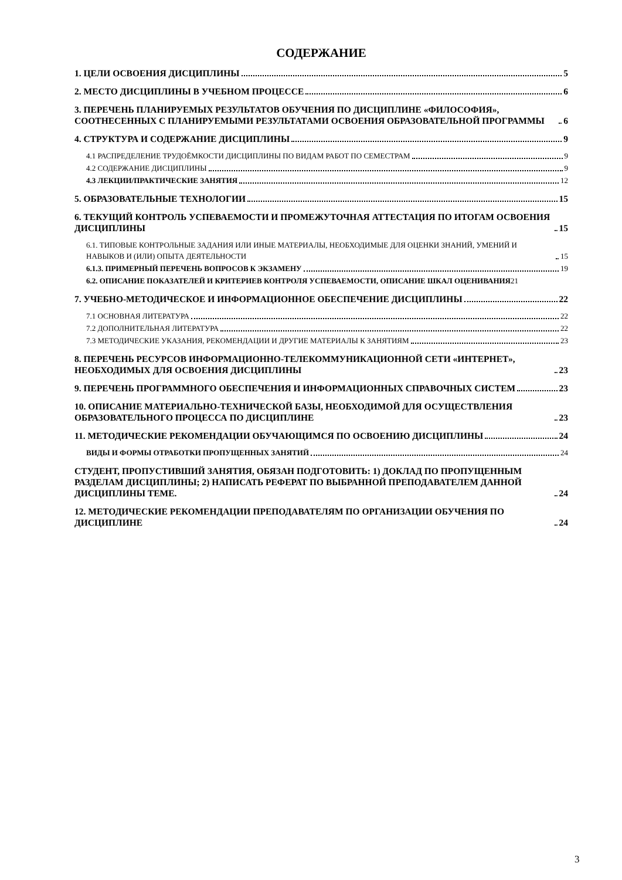СОДЕРЖАНИЕ
1. ЦЕЛИ ОСВОЕНИЯ ДИСЦИПЛИНЫ 5
2. МЕСТО ДИСЦИПЛИНЫ В УЧЕБНОМ ПРОЦЕССЕ 6
3. ПЕРЕЧЕНЬ ПЛАНИРУЕМЫХ РЕЗУЛЬТАТОВ ОБУЧЕНИЯ ПО ДИСЦИПЛИНЕ «ФИЛОСОФИЯ», СООТНЕСЕННЫХ С ПЛАНИРУЕМЫМИ РЕЗУЛЬТАТАМИ ОСВОЕНИЯ ОБРАЗОВАТЕЛЬНОЙ ПРОГРАММЫ 6
4. СТРУКТУРА И СОДЕРЖАНИЕ ДИСЦИПЛИНЫ 9
4.1 РАСПРЕДЕЛЕНИЕ ТРУДОЁМКОСТИ ДИСЦИПЛИНЫ ПО ВИДАМ РАБОТ ПО СЕМЕСТРАМ 9
4.2 СОДЕРЖАНИЕ ДИСЦИПЛИНЫ 9
4.3 ЛЕКЦИИ/ПРАКТИЧЕСКИЕ ЗАНЯТИЯ 12
5. ОБРАЗОВАТЕЛЬНЫЕ ТЕХНОЛОГИИ 15
6. ТЕКУЩИЙ КОНТРОЛЬ УСПЕВАЕМОСТИ И ПРОМЕЖУТОЧНАЯ АТТЕСТАЦИЯ ПО ИТОГАМ ОСВОЕНИЯ ДИСЦИПЛИНЫ 15
6.1. ТИПОВЫЕ КОНТРОЛЬНЫЕ ЗАДАНИЯ ИЛИ ИНЫЕ МАТЕРИАЛЫ, НЕОБХОДИМЫЕ ДЛЯ ОЦЕНКИ ЗНАНИЙ, УМЕНИЙ И НАВЫКОВ И (ИЛИ) ОПЫТА ДЕЯТЕЛЬНОСТИ 15
6.1.3. ПРИМЕРНЫЙ ПЕРЕЧЕНЬ ВОПРОСОВ К ЭКЗАМЕНУ 19
6.2. ОПИСАНИЕ ПОКАЗАТЕЛЕЙ И КРИТЕРИЕВ КОНТРОЛЯ УСПЕВАЕМОСТИ, ОПИСАНИЕ ШКАЛ ОЦЕНИВАНИЯ 21
7. УЧЕБНО-МЕТОДИЧЕСКОЕ И ИНФОРМАЦИОННОЕ ОБЕСПЕЧЕНИЕ ДИСЦИПЛИНЫ 22
7.1 ОСНОВНАЯ ЛИТЕРАТУРА 22
7.2 ДОПОЛНИТЕЛЬНАЯ ЛИТЕРАТУРА 22
7.3 МЕТОДИЧЕСКИЕ УКАЗАНИЯ, РЕКОМЕНДАЦИИ И ДРУГИЕ МАТЕРИАЛЫ К ЗАНЯТИЯМ 23
8. ПЕРЕЧЕНЬ РЕСУРСОВ ИНФОРМАЦИОННО-ТЕЛЕКОММУНИКАЦИОННОЙ СЕТИ «ИНТЕРНЕТ», НЕОБХОДИМЫХ ДЛЯ ОСВОЕНИЯ ДИСЦИПЛИНЫ 23
9. ПЕРЕЧЕНЬ ПРОГРАММНОГО ОБЕСПЕЧЕНИЯ И ИНФОРМАЦИОННЫХ СПРАВОЧНЫХ СИСТЕМ 23
10. ОПИСАНИЕ МАТЕРИАЛЬНО-ТЕХНИЧЕСКОЙ БАЗЫ, НЕОБХОДИМОЙ ДЛЯ ОСУЩЕСТВЛЕНИЯ ОБРАЗОВАТЕЛЬНОГО ПРОЦЕССА ПО ДИСЦИПЛИНЕ 23
11. МЕТОДИЧЕСКИЕ РЕКОМЕНДАЦИИ ОБУЧАЮЩИМСЯ ПО ОСВОЕНИЮ ДИСЦИПЛИНЫ 24
ВИДЫ И ФОРМЫ ОТРАБОТКИ ПРОПУЩЕННЫХ ЗАНЯТИЙ 24
СТУДЕНТ, ПРОПУСТИВШИЙ ЗАНЯТИЯ, ОБЯЗАН ПОДГОТОВИТЬ: 1) ДОКЛАД ПО ПРОПУЩЕННЫМ РАЗДЕЛАМ ДИСЦИПЛИНЫ; 2) НАПИСАТЬ РЕФЕРАТ ПО ВЫБРАННОЙ ПРЕПОДАВАТЕЛЕМ ДАННОЙ ДИСЦИПЛИНЫ ТЕМЕ. 24
12. МЕТОДИЧЕСКИЕ РЕКОМЕНДАЦИИ ПРЕПОДАВАТЕЛЯМ ПО ОРГАНИЗАЦИИ ОБУЧЕНИЯ ПО ДИСЦИПЛИНЕ 24
3